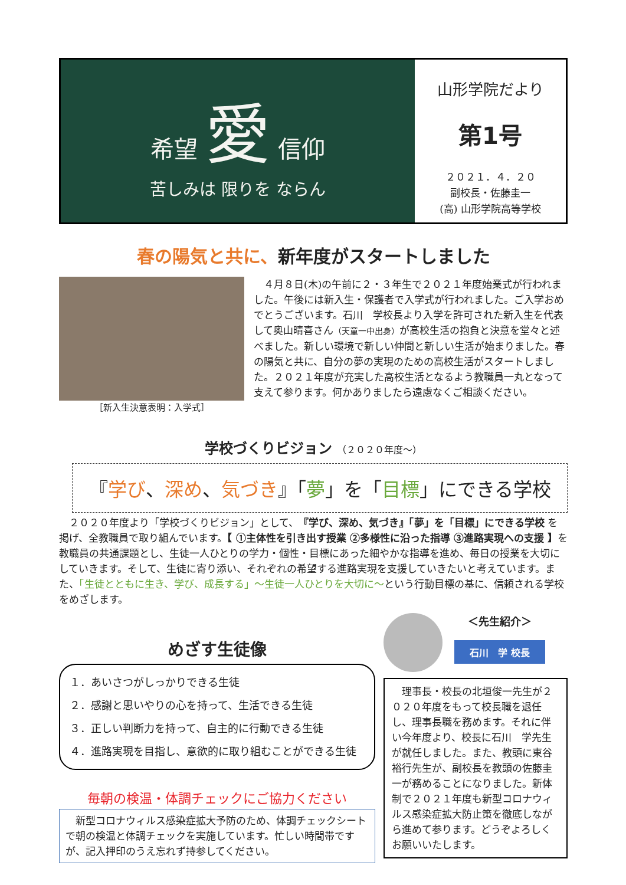希望 愛 信仰
苦しみは 限りを ならん
山形学院だより
第1号
２０２１．４．２０
副校長・佐藤圭一
(高) 山形学院高等学校
春の陽気と共に、新年度がスタートしました
［新入生決意表明：入学式］
４月８日(木)の午前に２・３年生で２０２１年度始業式が行われました。午後には新入生・保護者で入学式が行われました。ご入学おめでとうございます。石川　学校長より入学を許可された新入生を代表して奥山晴喜さん（天童一中出身）が高校生活の抱負と決意を堂々と述べました。新しい環境で新しい仲間と新しい生活が始まりました。春の陽気と共に、自分の夢の実現のための高校生活がスタートしました。２０２１年度が充実した高校生活となるよう教職員一丸となって支えて参ります。何かありましたら遠慮なくご相談ください。
学校づくりビジョン （２０２０年度～）
『学び、深め、気づき』「夢」を「目標」にできる学校
２０２０年度より「学校づくりビジョン」として、『学び、深め、気づき』「夢」を「目標」にできる学校 を掲げ、全教職員で取り組んでいます。【 ①主体性を引き出す授業 ②多様性に沿った指導 ③進路実現への支援 】を教職員の共通課題とし、生徒一人ひとりの学力・個性・目標にあった細やかな指導を進め、毎日の授業を大切にしていきます。そして、生徒に寄り添い、それぞれの希望する進路実現を支援していきたいと考えています。また、「生徒とともに生き、学び、成長する」～生徒一人ひとりを大切に～という行動目標の基に、信頼される学校をめざします。
めざす生徒像
１．あいさつがしっかりできる生徒
２．感謝と思いやりの心を持って、生活できる生徒
３．正しい判断力を持って、自主的に行動できる生徒
４．進路実現を目指し、意欲的に取り組むことができる生徒
毎朝の検温・体調チェックにご協力ください
新型コロナウィルス感染症拡大予防のため、体調チェックシートで朝の検温と体調チェックを実施しています。忙しい時間帯ですが、記入押印のうえ忘れず持参してください。
＜先生紹介＞
石川　学 校長
理事長・校長の北垣俊一先生が２０２０年度をもって校長職を退任し、理事長職を務めます。それに伴い今年度より、校長に石川　学先生が就任しました。また、教頭に東谷裕行先生が、副校長を教頭の佐藤圭一が務めることになりました。新体制で２０２１年度も新型コロナウィルス感染症拡大防止策を徹底しながら進めて参ります。どうぞよろしくお願いいたします。